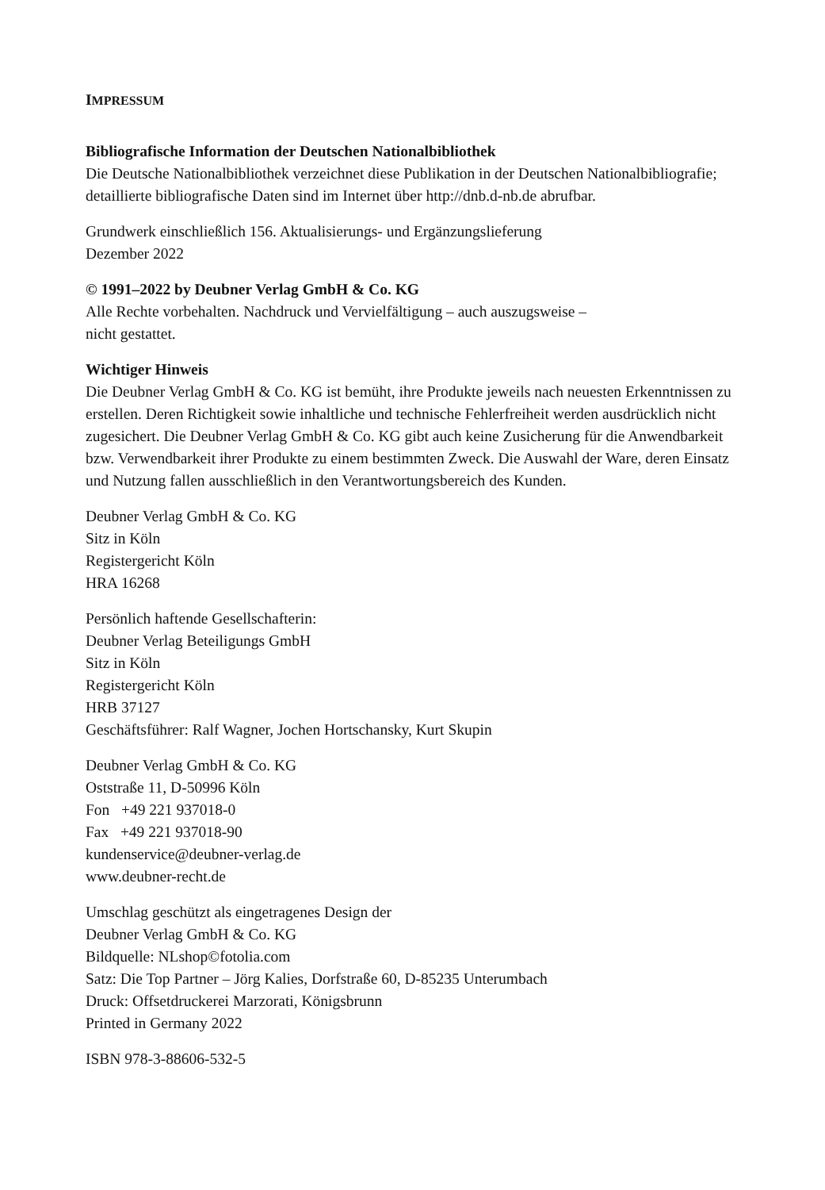IMPRESSUM
Bibliografische Information der Deutschen Nationalbibliothek
Die Deutsche Nationalbibliothek verzeichnet diese Publikation in der Deutschen Nationalbibliografie; detaillierte bibliografische Daten sind im Internet über http://dnb.d-nb.de abrufbar.
Grundwerk einschließlich 156. Aktualisierungs- und Ergänzungslieferung
Dezember 2022
© 1991–2022 by Deubner Verlag GmbH & Co. KG
Alle Rechte vorbehalten. Nachdruck und Vervielfältigung – auch auszugsweise –
nicht gestattet.
Wichtiger Hinweis
Die Deubner Verlag GmbH & Co. KG ist bemüht, ihre Produkte jeweils nach neuesten Erkenntnissen zu erstellen. Deren Richtigkeit sowie inhaltliche und technische Fehlerfreiheit werden ausdrücklich nicht zugesichert. Die Deubner Verlag GmbH & Co. KG gibt auch keine Zusicherung für die Anwendbarkeit bzw. Verwendbarkeit ihrer Produkte zu einem bestimmten Zweck. Die Auswahl der Ware, deren Einsatz und Nutzung fallen ausschließlich in den Verantwortungsbereich des Kunden.
Deubner Verlag GmbH & Co. KG
Sitz in Köln
Registergericht Köln
HRA 16268
Persönlich haftende Gesellschafterin:
Deubner Verlag Beteiligungs GmbH
Sitz in Köln
Registergericht Köln
HRB 37127
Geschäftsführer: Ralf Wagner, Jochen Hortschansky, Kurt Skupin
Deubner Verlag GmbH & Co. KG
Oststraße 11, D-50996 Köln
Fon +49 221 937018-0
Fax +49 221 937018-90
kundenservice@deubner-verlag.de
www.deubner-recht.de
Umschlag geschützt als eingetragenes Design der
Deubner Verlag GmbH & Co. KG
Bildquelle: NLshop©fotolia.com
Satz: Die Top Partner – Jörg Kalies, Dorfstraße 60, D-85235 Unterumbach
Druck: Offsetdruckerei Marzorati, Königsbrunn
Printed in Germany 2022
ISBN 978-3-88606-532-5